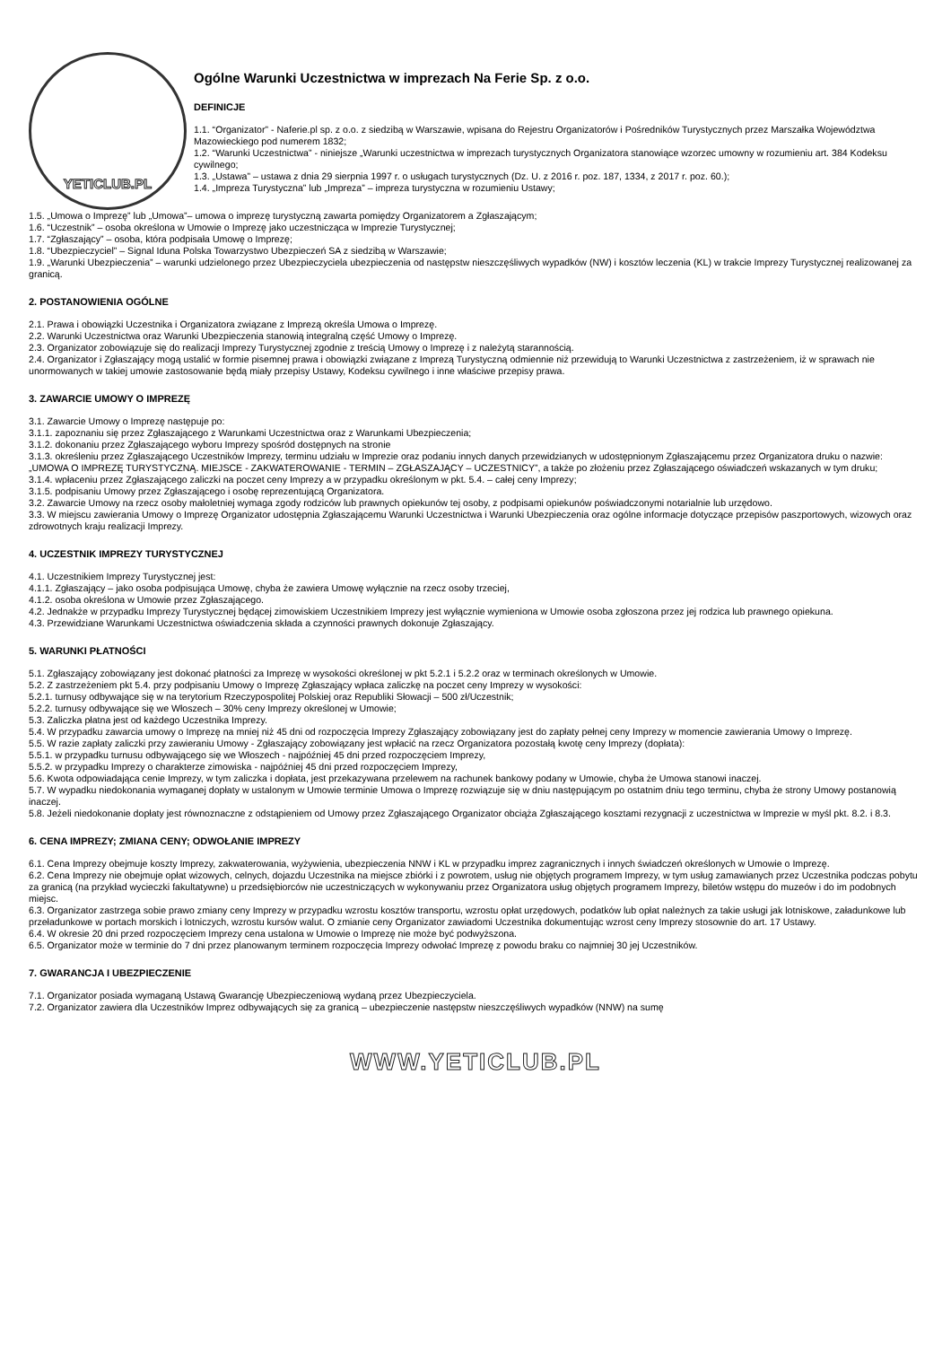YETICLUB.PL
Ogólne Warunki Uczestnictwa w imprezach Na Ferie Sp. z o.o.
DEFINICJE
1.1. “Organizator” - Naferie.pl sp. z o.o. z siedzibą w Warszawie, wpisana do Rejestru Organizatorów i Pośredników Turystycznych przez Marszałka Województwa Mazowieckiego pod numerem 1832;
1.2. “Warunki Uczestnictwa” - niniejsze „Warunki uczestnictwa w imprezach turystycznych Organizatora stanowiące wzorzec umowny w rozumieniu art. 384 Kodeksu cywilnego;
1.3. „Ustawa” – ustawa z dnia 29 sierpnia 1997 r. o usługach turystycznych (Dz. U. z 2016 r. poz. 187, 1334, z 2017 r. poz. 60.);
1.4. „Impreza Turystyczna” lub „Impreza” – impreza turystyczna w rozumieniu Ustawy;
1.5. „Umowa o Imprezę” lub „Umowa”– umowa o imprezę turystyczną zawarta pomiędzy Organizatorem a Zgłaszającym;
1.6. “Uczestnik” – osoba określona w Umowie o Imprezę jako uczestnicząca w Imprezie Turystycznej;
1.7. “Zgłaszający” – osoba, która podpisała Umowę o Imprezę;
1.8. “Ubezpieczyciel” – Signal Iduna Polska Towarzystwo Ubezpieczeń SA z siedzibą w Warszawie;
1.9. „Warunki Ubezpieczenia” – warunki udzielonego przez Ubezpieczyciela ubezpieczenia od następstw nieszczęśliwych wypadków (NW) i kosztów leczenia (KL) w trakcie Imprezy Turystycznej realizowanej za granicą.
2. POSTANOWIENIA OGÓLNE
2.1. Prawa i obowiązki Uczestnika i Organizatora związane z Imprezą określa Umowa o Imprezę.
2.2. Warunki Uczestnictwa oraz Warunki Ubezpieczenia stanowią integralną część Umowy o Imprezę.
2.3. Organizator zobowiązuje się do realizacji Imprezy Turystycznej zgodnie z treścią Umowy o Imprezę i z należytą starannością.
2.4. Organizator i Zgłaszający mogą ustalić w formie pisemnej prawa i obowiązki związane z Imprezą Turystyczną odmiennie niż przewidują to Warunki Uczestnictwa z zastrzeżeniem, iż w sprawach nie unormowanych w takiej umowie zastosowanie będą miały przepisy Ustawy, Kodeksu cywilnego i inne właściwe przepisy prawa.
3. ZAWARCIE UMOWY O IMPREZĘ
3.1. Zawarcie Umowy o Imprezę następuje po:
3.1.1. zapoznaniu się przez Zgłaszającego z Warunkami Uczestnictwa oraz z Warunkami Ubezpieczenia;
3.1.2. dokonaniu przez Zgłaszającego wyboru Imprezy spośród dostępnych na stronie
3.1.3. określeniu przez Zgłaszającego Uczestników Imprezy, terminu udziału w Imprezie oraz podaniu innych danych przewidzianych w udostępnionym Zgłaszającemu przez Organizatora druku o nazwie: „UMOWA O IMPREZĘ TURYSTYCZNĄ. MIEJSCE - ZAKWATEROWANIE - TERMIN – ZGŁASZAJĄCY – UCZESTNICY”, a także po złożeniu przez Zgłaszającego oświadczeń wskazanych w tym druku;
3.1.4. wpłaceniu przez Zgłaszającego zaliczki na poczet ceny Imprezy a w przypadku określonym w pkt. 5.4. – całej ceny Imprezy;
3.1.5. podpisaniu Umowy przez Zgłaszającego i osobę reprezentującą Organizatora.
3.2. Zawarcie Umowy na rzecz osoby małoletniej wymaga zgody rodziców lub prawnych opiekunów tej osoby, z podpisami opiekunów poświadczonymi notarialnie lub urzędowo.
3.3. W miejscu zawierania Umowy o Imprezę Organizator udostępnia Zgłaszającemu Warunki Uczestnictwa i Warunki Ubezpieczenia oraz ogólne informacje dotyczące przepisów paszportowych, wizowych oraz zdrowotnych kraju realizacji Imprezy.
4. UCZESTNIK IMPREZY TURYSTYCZNEJ
4.1. Uczestnikiem Imprezy Turystycznej jest:
4.1.1. Zgłaszający – jako osoba podpisująca Umowę, chyba że zawiera Umowę wyłącznie na rzecz osoby trzeciej,
4.1.2. osoba określona w Umowie przez Zgłaszającego.
4.2. Jednakże w przypadku Imprezy Turystycznej będącej zimowiskiem Uczestnikiem Imprezy jest wyłącznie wymieniona w Umowie osoba zgłoszona przez jej rodzica lub prawnego opiekuna.
4.3. Przewidziane Warunkami Uczestnictwa oświadczenia składa a czynności prawnych dokonuje Zgłaszający.
5. WARUNKI PŁATNOŚCI
5.1. Zgłaszający zobowiązany jest dokonać płatności za Imprezę w wysokości określonej w pkt 5.2.1 i 5.2.2 oraz w terminach określonych w Umowie.
5.2. Z zastrzeżeniem pkt 5.4. przy podpisaniu Umowy o Imprezę Zgłaszający wpłaca zaliczkę na poczet ceny Imprezy w wysokości:
5.2.1. turnusy odbywające się w na terytorium Rzeczypospolitej Polskiej oraz Republiki Słowacji – 500 zł/Uczestnik;
5.2.2. turnusy odbywające się we Włoszech – 30% ceny Imprezy określonej w Umowie;
5.3. Zaliczka płatna jest od każdego Uczestnika Imprezy.
5.4. W przypadku zawarcia umowy o Imprezę na mniej niż 45 dni od rozpoczęcia Imprezy Zgłaszający zobowiązany jest do zapłaty pełnej ceny Imprezy w momencie zawierania Umowy o Imprezę.
5.5. W razie zapłaty zaliczki przy zawieraniu Umowy - Zgłaszający zobowiązany jest wpłacić na rzecz Organizatora pozostałą kwotę ceny Imprezy (dopłata):
5.5.1. w przypadku turnusu odbywającego się we Włoszech - najpóźniej 45 dni przed rozpoczęciem Imprezy,
5.5.2. w przypadku Imprezy o charakterze zimowiska - najpóźniej 45 dni przed rozpoczęciem Imprezy,
5.6. Kwota odpowiadająca cenie Imprezy, w tym zaliczka i dopłata, jest przekazywana przelewem na rachunek bankowy podany w Umowie, chyba że Umowa stanowi inaczej.
5.7. W wypadku niedokonania wymaganej dopłaty w ustalonym w Umowie terminie Umowa o Imprezę rozwiązuje się w dniu następującym po ostatnim dniu tego terminu, chyba że strony Umowy postanowią inaczej.
5.8. Jeżeli niedokonanie dopłaty jest równoznaczne z odstąpieniem od Umowy przez Zgłaszającego Organizator obciąża Zgłaszającego kosztami rezygnacji z uczestnictwa w Imprezie w myśl pkt. 8.2. i 8.3.
6. CENA IMPREZY; ZMIANA CENY; ODWOŁANIE IMPREZY
6.1. Cena Imprezy obejmuje koszty Imprezy, zakwaterowania, wyżywienia, ubezpieczenia NNW i KL w przypadku imprez zagranicznych i innych świadczeń określonych w Umowie o Imprezę.
6.2. Cena Imprezy nie obejmuje opłat wizowych, celnych, dojazdu Uczestnika na miejsce zbiórki i z powrotem, usług nie objętych programem Imprezy, w tym usług zamawianych przez Uczestnika podczas pobytu za granicą (na przykład wycieczki fakultatywne) u przedsiębiorców nie uczestniczących w wykonywaniu przez Organizatora usług objętych programem Imprezy, biletów wstępu do muzeów i do im podobnych miejsc.
6.3. Organizator zastrzega sobie prawo zmiany ceny Imprezy w przypadku wzrostu kosztów transportu, wzrostu opłat urzędowych, podatków lub opłat należnych za takie usługi jak lotniskowe, załadunkowe lub przeładunkowe w portach morskich i lotniczych, wzrostu kursów walut. O zmianie ceny Organizator zawiadomi Uczestnika dokumentując wzrost ceny Imprezy stosownie do art. 17 Ustawy.
6.4. W okresie 20 dni przed rozpoczęciem Imprezy cena ustalona w Umowie o Imprezę nie może być podwyższona.
6.5. Organizator może w terminie do 7 dni przez planowanym terminem rozpoczęcia Imprezy odwołać Imprezę z powodu braku co najmniej 30 jej Uczestników.
7. GWARANCJA I UBEZPIECZENIE
7.1. Organizator posiada wymaganą Ustawą Gwarancję Ubezpieczeniową wydaną przez Ubezpieczyciela.
7.2. Organizator zawiera dla Uczestników Imprez odbywających się za granicą – ubezpieczenie następstw nieszczęśliwych wypadków (NNW) na sumę
WWW.YETICLUB.PL